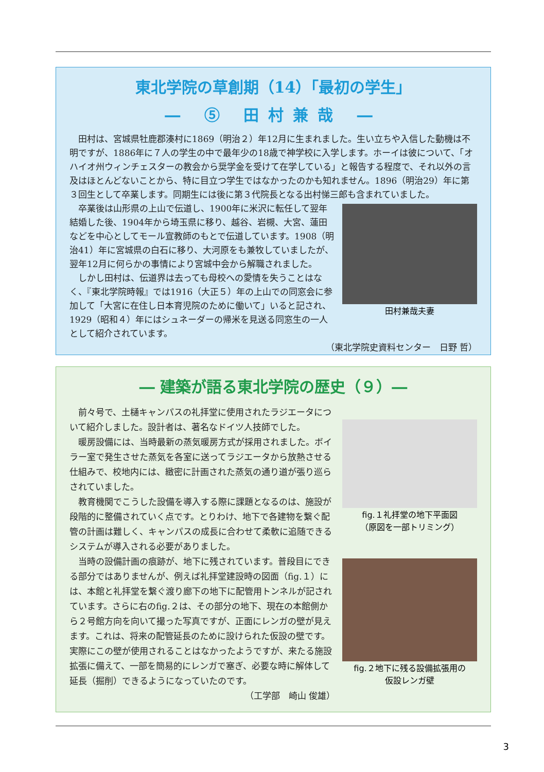東北学院の草創期（14）「最初の学生」
― ⑤ 田村兼哉 ―
田村は、宮城県牡鹿郡湊村に1869（明治２）年12月に生まれました。生い立ちや入信した動機は不明ですが、1886年に７人の学生の中で最年少の18歳で神学校に入学します。ホーイは彼について、「オハイオ州ウィンチェスターの教会から奨学金を受けて在学している」と報告する程度で、それ以外の言及はほとんどないことから、特に目立つ学生ではなかったのかも知れません。1896（明治29）年に第３回生として卒業します。同期生には後に第３代院長となる出村悌三郎も含まれていました。
田村兼哉夫妻
卒業後は山形県の上山で伝道し、1900年に米沢に転任して翌年結婚した後、1904年から埼玉県に移り、越谷、岩槻、大宮、蓮田などを中心としてモール宣教師のもとで伝道しています。1908（明治41）年に宮城県の白石に移り、大河原をも兼牧していましたが、翌年12月に何らかの事情により宮城中会から解職されました。
しかし田村は、伝道界は去っても母校への愛情を失うことはなく、『東北学院時報』では1916（大正５）年の上山での同窓会に参加して「大宮に在住し日本育児院のために働いて」いると記され、1929（昭和４）年にはシュネーダーの帰米を見送る同窓生の一人として紹介されています。
（東北学院史資料センター　日野 哲）
― 建築が語る東北学院の歴史（９）―
fig.１礼拝堂の地下平面図
（原図を一部トリミング）
fig.２地下に残る設備拡張用の
仮設レンガ壁
前々号で、土樋キャンパスの礼拝堂に使用されたラジエータについて紹介しました。設計者は、著名なドイツ人技師でした。
暖房設備には、当時最新の蒸気暖房方式が採用されました。ボイラー室で発生させた蒸気を各室に送ってラジエータから放熱させる仕組みで、校地内には、緻密に計画された蒸気の通り道が張り巡らされていました。
教育機関でこうした設備を導入する際に課題となるのは、施設が段階的に整備されていく点です。とりわけ、地下で各建物を繋ぐ配管の計画は難しく、キャンパスの成長に合わせて柔軟に追随できるシステムが導入される必要がありました。
当時の設備計画の痕跡が、地下に残されています。普段目にできる部分ではありませんが、例えば礼拝堂建設時の図面（fig.１）には、本館と礼拝堂を繋ぐ渡り廊下の地下に配管用トンネルが記されています。さらに右のfig.２は、その部分の地下、現在の本館側から２号館方向を向いて撮った写真ですが、正面にレンガの壁が見えます。これは、将来の配管延長のために設けられた仮設の壁です。実際にこの壁が使用されることはなかったようですが、来たる施設拡張に備えて、一部を簡易的にレンガで塞ぎ、必要な時に解体して延長（掘削）できるようになっていたのです。
（工学部　崎山 俊雄）
3